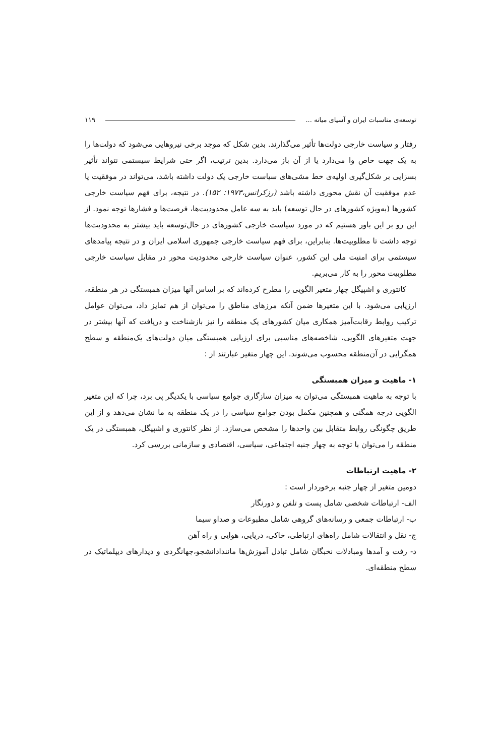توسعه‌ی مناسبات ایران و آسیای میانه ... ۱۱۹
رفتار و سیاست خارجی دولت‌ها تأثیر می‌گذارند. بدین شکل که موجد برخی نیروهایی می‌شود که دولت‌ها را به یک جهت خاص وا می‌دارد یا از آن باز می‌دارد. بدین ترتیب، اگر حتی شرایط سیستمی نتواند تأثیر بسزایی بر شکل‌گیری اولیه‌ی خط مشی‌های سیاست خارجی یک دولت داشته باشد، می‌تواند در موفقیت یا عدم موفقیت آن نقش محوری داشته باشد (رزکرانس،۱۹۷۳: ۱۵۲). در نتیجه، برای فهم سیاست خارجی کشورها (به‌ویژه کشورهای در حال توسعه) باید به سه عامل محدودیت‌ها، فرصت‌ها و فشارها توجه نمود. از این رو بر این باور هستیم که در مورد سیاست خارجی کشورهای در حال‌توسعه باید بیشتر به محدودیت‌ها توجه داشت تا مطلوبیت‌ها. بنابراین، برای فهم سیاست خارجی جمهوری اسلامی ایران و در نتیجه پیامدهای سیستمی برای امنیت ملی این کشور، عنوان سیاست خارجی محدودیت محور در مقابل سیاست خارجی مطلوبیت محور را به کار می‌بریم.
کانتوری و اشپیگل چهار متغیر الگویی را مطرح کرده‌اند که بر اساس آنها میزان همبستگی در هر منطقه، ارزیابی می‌شود. با این متغیرها ضمن آنکه مرزهای مناطق را می‌توان از هم تمایز داد، می‌توان عوامل ترکیب روابط رقابت‌آمیز همکاری میان کشورهای یک منطقه را نیز بازشناخت و دریافت که آنها بیشتر در جهت متغیرهای الگویی، شاخصه‌های مناسبی برای ارزیابی همبستگی میان دولت‌های یک‌منطقه و سطح همگرایی در آن‌منطقه محسوب می‌شوند. این چهار متغیر عبارتند از :
۱- ماهیت و میزان همبستگی
با توجه به ماهیت همبستگی می‌توان به میزان سازگاری جوامع سیاسی با یکدیگر پی برد، چرا که این متغیر الگویی درجه همگنی و همچنین مکمل بودن جوامع سیاسی را در یک منطقه به ما نشان می‌دهد و از این طریق چگونگی روابط متقابل بین واحدها را مشخص می‌سازد. از نظر کانتوری و اشپیگل، همبستگی در یک منطقه را می‌توان با توجه به چهار جنبه اجتماعی، سیاسی، اقتصادی و سازمانی بررسی کرد.
۲- ماهیت ارتباطات
دومین متغیر از چهار جنبه برخوردار است :
الف- ارتباطات شخصی شامل پست و تلفن و دورنگار
ب- ارتباطات جمعی و رسانه‌های گروهی شامل مطبوعات و صداو سیما
ج- نقل و انتقالات شامل راه‌های ارتباطی، خاکی، دریایی، هوایی و راه آهن
د- رفت و آمدها ومبادلات نخبگان شامل تبادل آموزش‌ها مانندادانشجو،جهانگردی و دیدارهای دیپلماتیک در سطح منطقه‌ای.